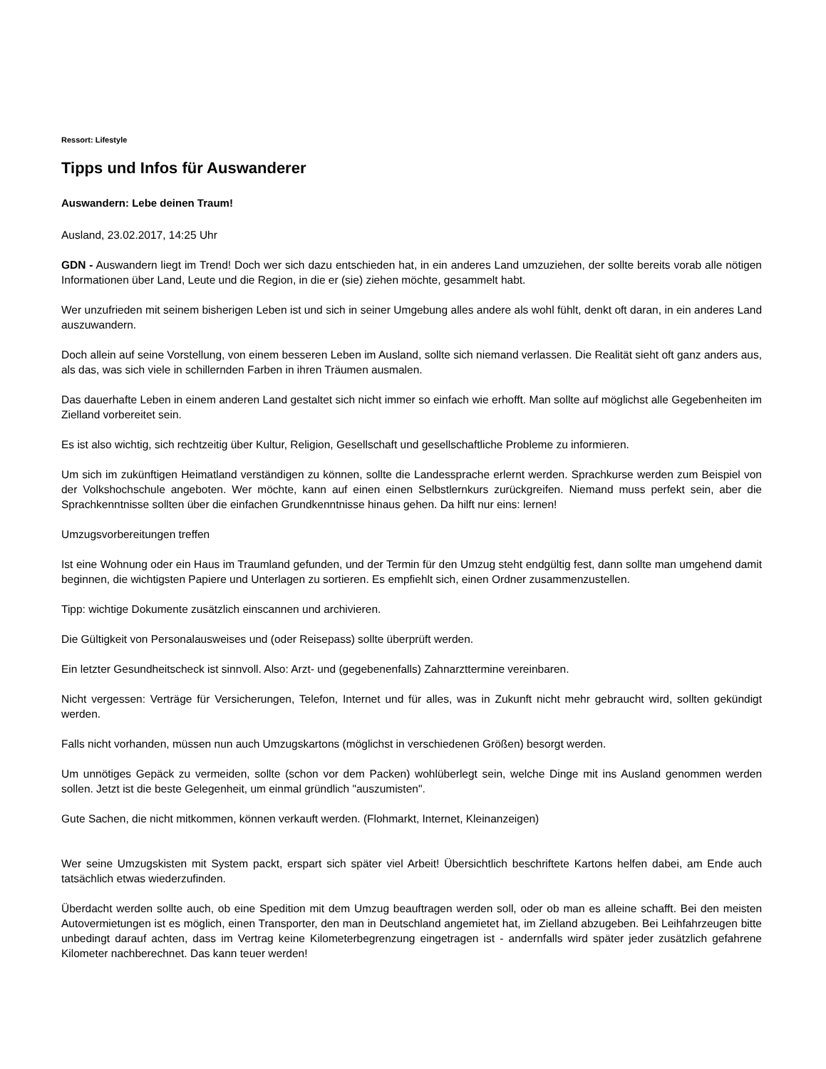Ressort: Lifestyle
Tipps und Infos für Auswanderer
Auswandern: Lebe deinen Traum!
Ausland, 23.02.2017, 14:25 Uhr
GDN - Auswandern liegt im Trend! Doch wer sich dazu entschieden hat, in ein anderes Land umzuziehen, der sollte bereits vorab alle nötigen Informationen über Land, Leute und die Region, in die er (sie) ziehen möchte, gesammelt habt.
Wer unzufrieden mit seinem bisherigen Leben ist und sich in seiner Umgebung alles andere als wohl fühlt, denkt oft daran, in ein anderes Land auszuwandern.
Doch allein auf seine Vorstellung, von einem besseren Leben im Ausland, sollte sich niemand verlassen. Die Realität sieht oft ganz anders aus, als das, was sich viele in schillernden Farben in ihren Träumen ausmalen.
Das dauerhafte Leben in einem anderen Land gestaltet sich nicht immer so einfach wie erhofft. Man sollte auf möglichst alle Gegebenheiten im Zielland vorbereitet sein.
Es ist also wichtig, sich rechtzeitig über Kultur, Religion, Gesellschaft und gesellschaftliche Probleme zu informieren.
Um sich im zukünftigen Heimatland verständigen zu können, sollte die Landessprache erlernt werden. Sprachkurse werden zum Beispiel von der Volkshochschule angeboten. Wer möchte, kann auf einen einen Selbstlernkurs zurückgreifen. Niemand muss perfekt sein, aber die Sprachkenntnisse sollten über die einfachen Grundkenntnisse hinaus gehen. Da hilft nur eins: lernen!
Umzugsvorbereitungen treffen
Ist eine Wohnung oder ein Haus im Traumland gefunden, und der Termin für den Umzug steht endgültig fest, dann sollte man umgehend damit beginnen, die wichtigsten Papiere und Unterlagen zu sortieren. Es empfiehlt sich, einen Ordner zusammenzustellen.
Tipp: wichtige Dokumente zusätzlich einscannen und archivieren.
Die Gültigkeit von Personalausweises und (oder Reisepass) sollte überprüft werden.
Ein letzter Gesundheitscheck ist sinnvoll. Also: Arzt- und (gegebenenfalls) Zahnarzttermine vereinbaren.
Nicht vergessen: Verträge für Versicherungen, Telefon, Internet und für alles, was in Zukunft nicht mehr gebraucht wird, sollten gekündigt werden.
Falls nicht vorhanden, müssen nun auch Umzugskartons (möglichst in verschiedenen Größen) besorgt werden.
Um unnötiges Gepäck zu vermeiden, sollte (schon vor dem Packen) wohlüberlegt sein, welche Dinge mit ins Ausland genommen werden sollen. Jetzt ist die beste Gelegenheit, um einmal gründlich "auszumisten".
Gute Sachen, die nicht mitkommen, können verkauft werden. (Flohmarkt, Internet, Kleinanzeigen)
Wer seine Umzugskisten mit System packt, erspart sich später viel Arbeit! Übersichtlich beschriftete Kartons helfen dabei, am Ende auch tatsächlich etwas wiederzufinden.
Überdacht werden sollte auch, ob eine Spedition mit dem Umzug beauftragen werden soll, oder ob man es alleine schafft. Bei den meisten Autovermietungen ist es möglich, einen Transporter, den man in Deutschland angemietet hat, im Zielland abzugeben. Bei Leihfahrzeugen bitte unbedingt darauf achten, dass im Vertrag keine Kilometerbegrenzung eingetragen ist - andernfalls wird später jeder zusätzlich gefahrene Kilometer nachberechnet. Das kann teuer werden!